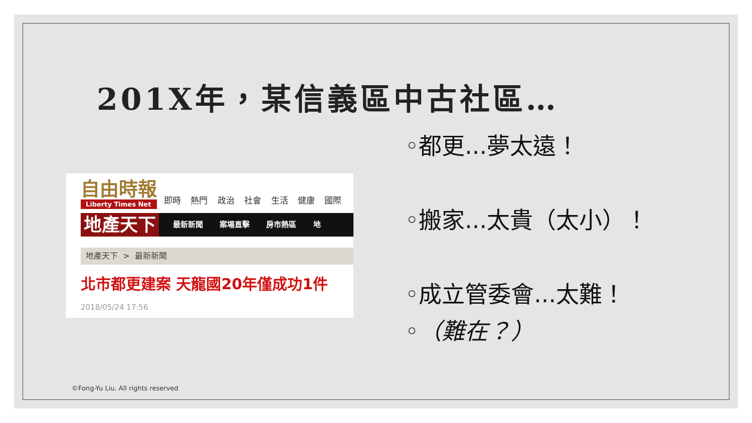201X年，某信義區中古社區…
自由時報
Liberty Times Net
即時 熱門 政治 社會 生活 健康 國際
地產天下
最新新聞 案場直擊 房市熱區 地
地產天下 > 最新新聞
北市都更建案 天龍國20年僅成功1件
2018/05/24 17:56
◦都更...夢太遠！
◦搬家...太貴（太小）！
◦成立管委會...太難！
◦（難在？）
©Fong-Yu Liu. All rights reserved